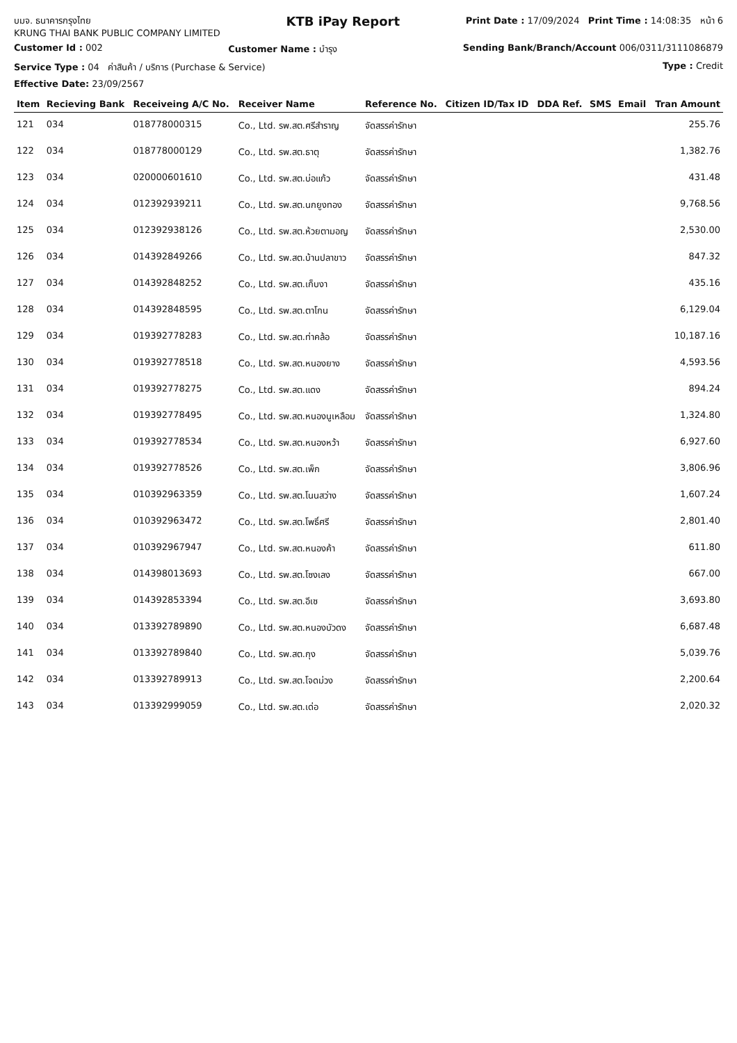บมจ. ธนาคารกรุงไทย
KRUNG THAI BANK PUBLIC COMPANY LIMITED
KTB iPay Report
Print Date : 17/09/2024 Print Time : 14:08:35 หน้า 6
Customer Id : 002 Customer Name : บำรุง Sending Bank/Branch/Account 006/0311/311108687​9
Service Type : 04 ค่าสินค้า / บริการ (Purchase & Service) Type : Credit
Effective Date: 23/09/2567
| Item | Recieving Bank | Receiveing A/C No. | Receiver Name | Reference No. | Citizen ID/Tax ID | DDA Ref. | SMS | Email | Tran Amount |
| --- | --- | --- | --- | --- | --- | --- | --- | --- | --- |
| 121 | 034 | 018778000315 | Co., Ltd. รพ.สต.ศรีสำราญ | จัดสรรค่ารักษา | | | | | 255.76 |
| 122 | 034 | 018778000129 | Co., Ltd. รพ.สต.ธาตุ | จัดสรรค่ารักษา | | | | | 1,382.76 |
| 123 | 034 | 020000601610 | Co., Ltd. รพ.สต.บ่อแก้ว | จัดสรรค่ารักษา | | | | | 431.48 |
| 124 | 034 | 012392939211 | Co., Ltd. รพ.สต.นกยูงทอง | จัดสรรค่ารักษา | | | | | 9,768.56 |
| 125 | 034 | 012392938126 | Co., Ltd. รพ.สต.ห้วยตามอญ | จัดสรรค่ารักษา | | | | | 2,530.00 |
| 126 | 034 | 014392849266 | Co., Ltd. รพ.สต.บ้านปลาขาว | จัดสรรค่ารักษา | | | | | 847.32 |
| 127 | 034 | 014392848252 | Co., Ltd. รพ.สต.เก็บงา | จัดสรรค่ารักษา | | | | | 435.16 |
| 128 | 034 | 014392848595 | Co., Ltd. รพ.สต.ตาโกน | จัดสรรค่ารักษา | | | | | 6,129.04 |
| 129 | 034 | 019392778283 | Co., Ltd. รพ.สต.ท่าคล้อ | จัดสรรค่ารักษา | | | | | 10,187.16 |
| 130 | 034 | 019392778518 | Co., Ltd. รพ.สต.หนองยาง | จัดสรรค่ารักษา | | | | | 4,593.56 |
| 131 | 034 | 019392778275 | Co., Ltd. รพ.สต.แดง | จัดสรรค่ารักษา | | | | | 894.24 |
| 132 | 034 | 019392778495 | Co., Ltd. รพ.สต.หนองนูเหลือม | จัดสรรค่ารักษา | | | | | 1,324.80 |
| 133 | 034 | 019392778534 | Co., Ltd. รพ.สต.หนองหว้า | จัดสรรค่ารักษา | | | | | 6,927.60 |
| 134 | 034 | 019392778526 | Co., Ltd. รพ.สต.เพ็ก | จัดสรรค่ารักษา | | | | | 3,806.96 |
| 135 | 034 | 010392963359 | Co., Ltd. รพ.สต.โนนสว่าง | จัดสรรค่ารักษา | | | | | 1,607.24 |
| 136 | 034 | 010392963472 | Co., Ltd. รพ.สต.โพธิ์ศรี | จัดสรรค่ารักษา | | | | | 2,801.40 |
| 137 | 034 | 010392967947 | Co., Ltd. รพ.สต.หนองค้า | จัดสรรค่ารักษา | | | | | 611.80 |
| 138 | 034 | 014398013693 | Co., Ltd. รพ.สต.โซงเลง | จัดสรรค่ารักษา | | | | | 667.00 |
| 139 | 034 | 014392853394 | Co., Ltd. รพ.สต.อีเซ | จัดสรรค่ารักษา | | | | | 3,693.80 |
| 140 | 034 | 013392789890 | Co., Ltd. รพ.สต.หนองบัวดง | จัดสรรค่ารักษา | | | | | 6,687.48 |
| 141 | 034 | 013392789840 | Co., Ltd. รพ.สต.กุง | จัดสรรค่ารักษา | | | | | 5,039.76 |
| 142 | 034 | 013392789913 | Co., Ltd. รพ.สต.โจดม่วง | จัดสรรค่ารักษา | | | | | 2,200.64 |
| 143 | 034 | 013392999059 | Co., Ltd. รพ.สต.เด่อ | จัดสรรค่ารักษา | | | | | 2,020.32 |